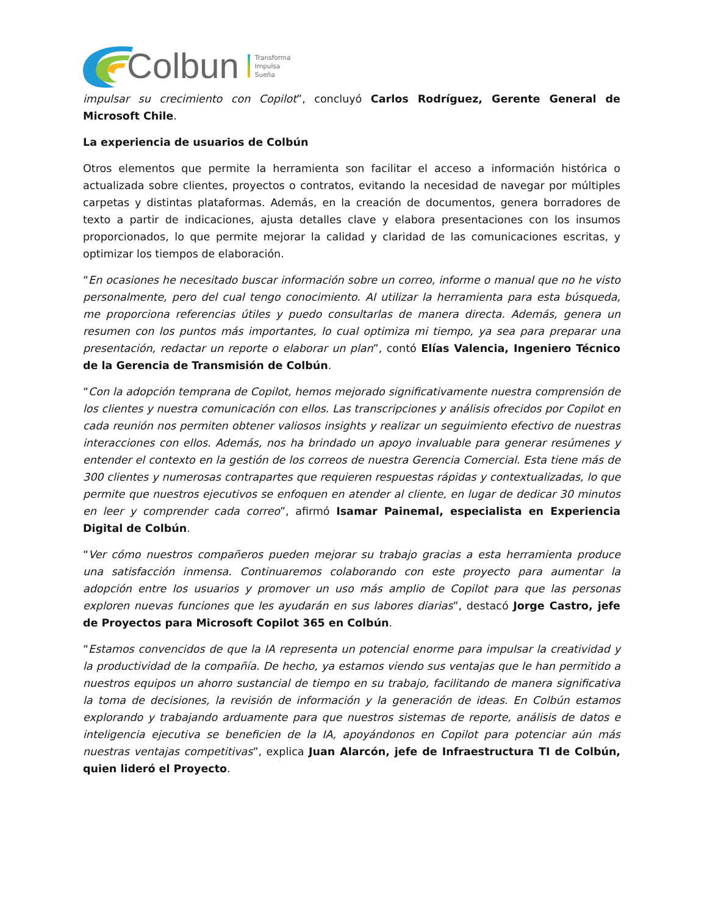Colbun
Transforma
Impulsa
Sueña
impulsar su crecimiento con Copilot”, concluyó Carlos Rodríguez, Gerente General de Microsoft Chile.
La experiencia de usuarios de Colbún
Otros elementos que permite la herramienta son facilitar el acceso a información histórica o actualizada sobre clientes, proyectos o contratos, evitando la necesidad de navegar por múltiples carpetas y distintas plataformas. Además, en la creación de documentos, genera borradores de texto a partir de indicaciones, ajusta detalles clave y elabora presentaciones con los insumos proporcionados, lo que permite mejorar la calidad y claridad de las comunicaciones escritas, y optimizar los tiempos de elaboración.
“En ocasiones he necesitado buscar información sobre un correo, informe o manual que no he visto personalmente, pero del cual tengo conocimiento. Al utilizar la herramienta para esta búsqueda, me proporciona referencias útiles y puedo consultarlas de manera directa. Además, genera un resumen con los puntos más importantes, lo cual optimiza mi tiempo, ya sea para preparar una presentación, redactar un reporte o elaborar un plan”, contó Elías Valencia, Ingeniero Técnico de la Gerencia de Transmisión de Colbún.
“Con la adopción temprana de Copilot, hemos mejorado significativamente nuestra comprensión de los clientes y nuestra comunicación con ellos. Las transcripciones y análisis ofrecidos por Copilot en cada reunión nos permiten obtener valiosos insights y realizar un seguimiento efectivo de nuestras interacciones con ellos. Además, nos ha brindado un apoyo invaluable para generar resúmenes y entender el contexto en la gestión de los correos de nuestra Gerencia Comercial. Esta tiene más de 300 clientes y numerosas contrapartes que requieren respuestas rápidas y contextualizadas, lo que permite que nuestros ejecutivos se enfoquen en atender al cliente, en lugar de dedicar 30 minutos en leer y comprender cada correo”, afirmó Isamar Painemal, especialista en Experiencia Digital de Colbún.
“Ver cómo nuestros compañeros pueden mejorar su trabajo gracias a esta herramienta produce una satisfacción inmensa. Continuaremos colaborando con este proyecto para aumentar la adopción entre los usuarios y promover un uso más amplio de Copilot para que las personas exploren nuevas funciones que les ayudarán en sus labores diarias”, destacó Jorge Castro, jefe de Proyectos para Microsoft Copilot 365 en Colbún.
“Estamos convencidos de que la IA representa un potencial enorme para impulsar la creatividad y la productividad de la compañía. De hecho, ya estamos viendo sus ventajas que le han permitido a nuestros equipos un ahorro sustancial de tiempo en su trabajo, facilitando de manera significativa la toma de decisiones, la revisión de información y la generación de ideas. En Colbún estamos explorando y trabajando arduamente para que nuestros sistemas de reporte, análisis de datos e inteligencia ejecutiva se beneficien de la IA, apoyándonos en Copilot para potenciar aún más nuestras ventajas competitivas”, explica Juan Alarcón, jefe de Infraestructura TI de Colbún, quien lideró el Proyecto.